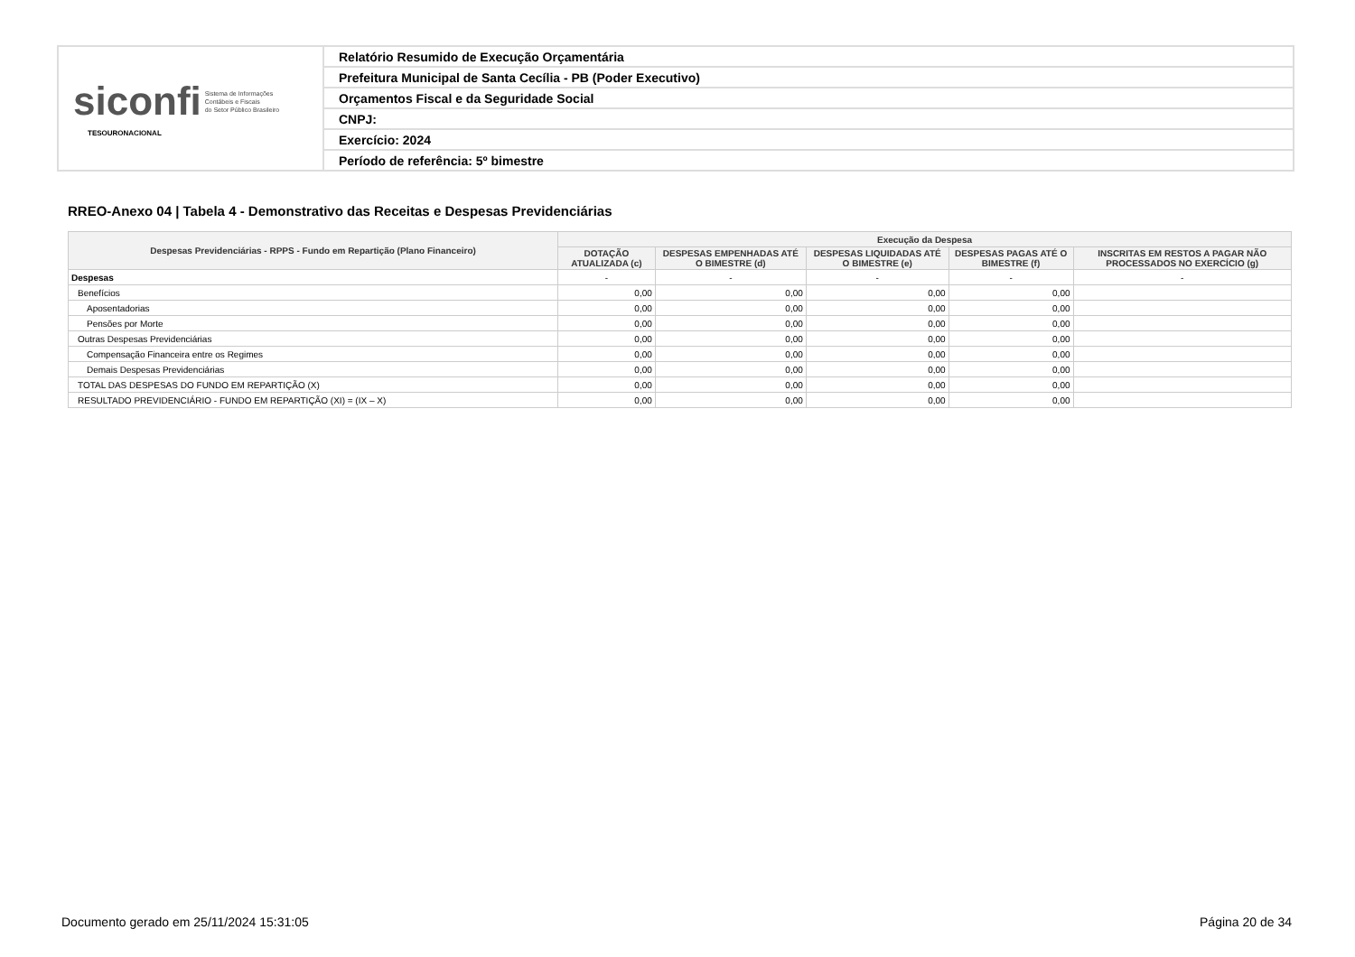| siconfi Sistema de Informações Contábeis e Fiscais do Setor Público Brasileiro TESOURONACIONAL | Relatório Resumido de Execução Orçamentária |
| | Prefeitura Municipal de Santa Cecília - PB (Poder Executivo) |
| | Orçamentos Fiscal e da Seguridade Social |
| | CNPJ: |
| | Exercício: 2024 |
| | Período de referência: 5º bimestre |
RREO-Anexo 04 | Tabela 4 - Demonstrativo das Receitas e Despesas Previdenciárias
| Despesas Previdenciárias - RPPS - Fundo em Repartição (Plano Financeiro) | Execução da Despesa | | | | |
| --- | --- | --- | --- | --- | --- |
| | DOTAÇÃO ATUALIZADA (c) | DESPESAS EMPENHADAS ATÉ O BIMESTRE (d) | DESPESAS LIQUIDADAS ATÉ O BIMESTRE (e) | DESPESAS PAGAS ATÉ O BIMESTRE (f) | INSCRITAS EM RESTOS A PAGAR NÃO PROCESSADOS NO EXERCÍCIO (g) |
| Despesas | - | - | - | - | - |
| Benefícios | 0,00 | 0,00 | 0,00 | 0,00 | |
| Aposentadorias | 0,00 | 0,00 | 0,00 | 0,00 | |
| Pensões por Morte | 0,00 | 0,00 | 0,00 | 0,00 | |
| Outras Despesas Previdenciárias | 0,00 | 0,00 | 0,00 | 0,00 | |
| Compensação Financeira entre os Regimes | 0,00 | 0,00 | 0,00 | 0,00 | |
| Demais Despesas Previdenciárias | 0,00 | 0,00 | 0,00 | 0,00 | |
| TOTAL DAS DESPESAS DO FUNDO EM REPARTIÇÃO (X) | 0,00 | 0,00 | 0,00 | 0,00 | |
| RESULTADO PREVIDENCIÁRIO - FUNDO EM REPARTIÇÃO (XI) = (IX – X) | 0,00 | 0,00 | 0,00 | 0,00 | |
Documento gerado em 25/11/2024 15:31:05 Página 20 de 34